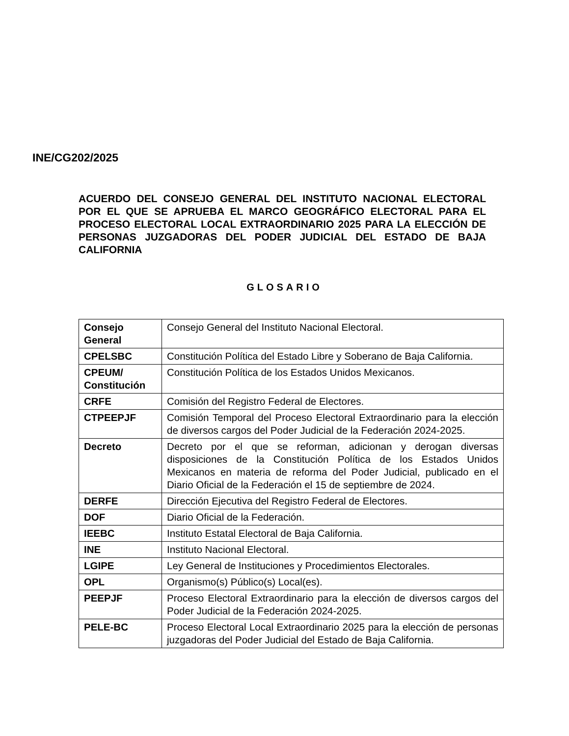INE/CG202/2025
ACUERDO DEL CONSEJO GENERAL DEL INSTITUTO NACIONAL ELECTORAL POR EL QUE SE APRUEBA EL MARCO GEOGRÁFICO ELECTORAL PARA EL PROCESO ELECTORAL LOCAL EXTRAORDINARIO 2025 PARA LA ELECCIÓN DE PERSONAS JUZGADORAS DEL PODER JUDICIAL DEL ESTADO DE BAJA CALIFORNIA
GLOSARIO
| Consejo General | Consejo General del Instituto Nacional Electoral. |
| CPELSBC | Constitución Política del Estado Libre y Soberano de Baja California. |
| CPEUM/ Constitución | Constitución Política de los Estados Unidos Mexicanos. |
| CRFE | Comisión del Registro Federal de Electores. |
| CTPEEPJF | Comisión Temporal del Proceso Electoral Extraordinario para la elección de diversos cargos del Poder Judicial de la Federación 2024-2025. |
| Decreto | Decreto por el que se reforman, adicionan y derogan diversas disposiciones de la Constitución Política de los Estados Unidos Mexicanos en materia de reforma del Poder Judicial, publicado en el Diario Oficial de la Federación el 15 de septiembre de 2024. |
| DERFE | Dirección Ejecutiva del Registro Federal de Electores. |
| DOF | Diario Oficial de la Federación. |
| IEEBC | Instituto Estatal Electoral de Baja California. |
| INE | Instituto Nacional Electoral. |
| LGIPE | Ley General de Instituciones y Procedimientos Electorales. |
| OPL | Organismo(s) Público(s) Local(es). |
| PEEPJF | Proceso Electoral Extraordinario para la elección de diversos cargos del Poder Judicial de la Federación 2024-2025. |
| PELE-BC | Proceso Electoral Local Extraordinario 2025 para la elección de personas juzgadoras del Poder Judicial del Estado de Baja California. |